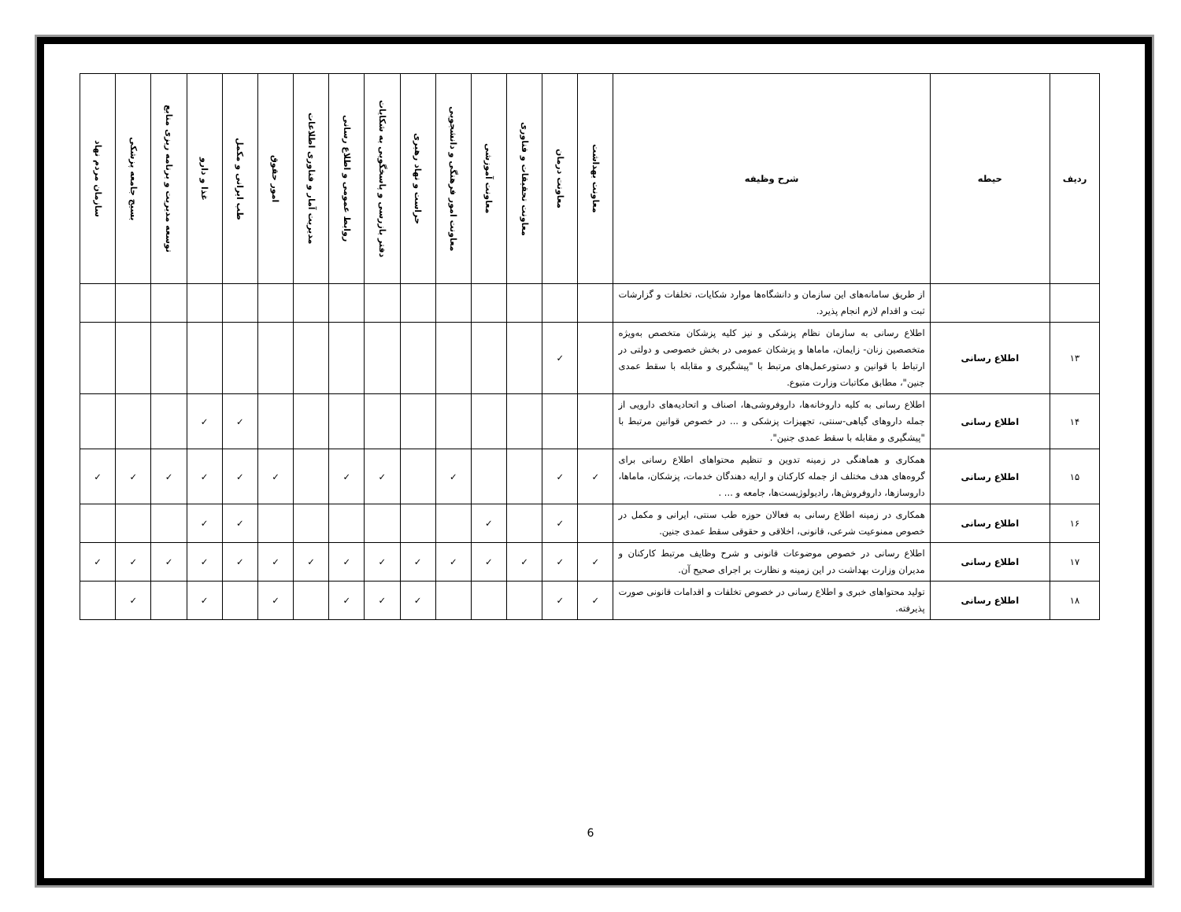| ردیف | حیطه | شرح وظیفه | معاونت بهداشت | معاونت درمان | معاونت تحقیقات و فناوری | معاونت آموزشی | معاونت امور فرهنگی و دانشجویی | حراست و نهاد رهبری | دفتر بازرسی و پاسخگویی به شکایات | روابط عمومی و اطلاع رسانی | مدیریت آمار و فناوری اطلاعات | امور حقوق | طب ایرانی و مکمل | غذا و دارو | توسعه مدیریت و برنامه ریزی منابع | بسیج جامعه پزشکی | سازمان مردم نهاد |
| --- | --- | --- | --- | --- | --- | --- | --- | --- | --- | --- | --- | --- | --- | --- | --- | --- | --- |
| | | از طریق سامانه‌های این سازمان و دانشگاه‌ها موارد شکایات، تخلفات و گزارشات ثبت و اقدام لازم انجام پذیرد. | | | | | | | | | | | | | | | |
| ۱۳ | اطلاع رسانی | اطلاع رسانی به سازمان نظام پزشکی و نیز کلیه پزشکان متخصص به‌ویژه متخصصین زنان- زایمان، ماماها و پزشکان عمومی در بخش خصوصی و دولتی در ارتباط با قوانین و دستورعمل‌های مرتبط با "پیشگیری و مقابله با سقط عمدی جنین"، مطابق مکاتبات وزارت متبوع. | | ✓ | | | | | | | | | | | | | |
| ۱۴ | اطلاع رسانی | اطلاع رسانی به کلیه داروخانه‌ها، داروفروشی‌ها، اصناف و اتحادیه‌های دارویی از جمله داروهای گیاهی-سنتی، تجهیزات پزشکی و ... در خصوص قوانین مرتبط با "پیشگیری و مقابله با سقط عمدی جنین". | | | | | | | | | | | ✓ | ✓ | | | |
| ۱۵ | اطلاع رسانی | همکاری و هماهنگی در زمینه تدوین و تنظیم محتواهای اطلاع رسانی برای گروه‌های هدف مختلف از جمله کارکنان و ارایه دهندگان خدمات، پزشکان، ماماها، داروسازها، داروفروش‌ها، رادیولوژیست‌ها، جامعه و ... . | ✓ | ✓ | | | ✓ | | ✓ | ✓ | | ✓ | ✓ | ✓ | ✓ | ✓ | ✓ |
| ۱۶ | اطلاع رسانی | همکاری در زمینه اطلاع رسانی به فعالان حوزه طب سنتی، ایرانی و مکمل در خصوص ممنوعیت شرعی، قانونی، اخلاقی و حقوقی سقط عمدی جنین. | | ✓ | | ✓ | | | | | | | ✓ | ✓ | | | |
| ۱۷ | اطلاع رسانی | اطلاع رسانی در خصوص موضوعات قانونی و شرح وظایف مرتبط کارکنان و مدیران وزارت بهداشت در این زمینه و نظارت بر اجرای صحیح آن. | ✓ | ✓ | ✓ | ✓ | ✓ | ✓ | ✓ | ✓ | ✓ | ✓ | ✓ | ✓ | ✓ | ✓ | ✓ |
| ۱۸ | اطلاع رسانی | تولید محتواهای خبری و اطلاع رسانی در خصوص تخلفات و اقدامات قانونی صورت پذیرفته. | ✓ | ✓ | | | | ✓ | ✓ | ✓ | | ✓ | | ✓ | | ✓ | |
6